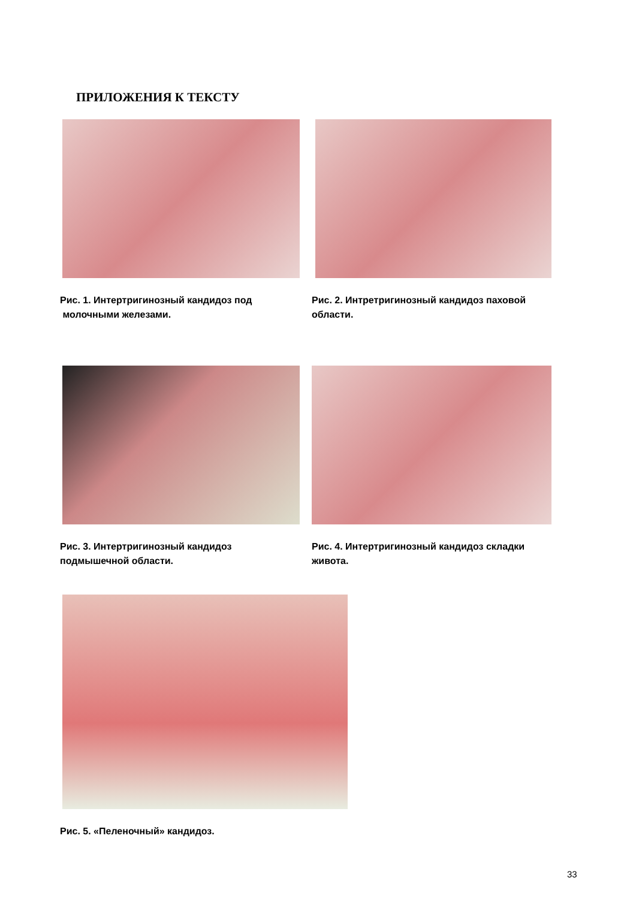ПРИЛОЖЕНИЯ К ТЕКСТУ
Рис. 1. Интертригинозный кандидоз под
молочными железами.
Рис. 2. Интретригинозный кандидоз паховой
области.
Рис. 3. Интертригинозный кандидоз
подмышечной области.
Рис. 4. Интертригинозный кандидоз складки
живота.
Рис. 5. «Пеленочный» кандидоз.
33